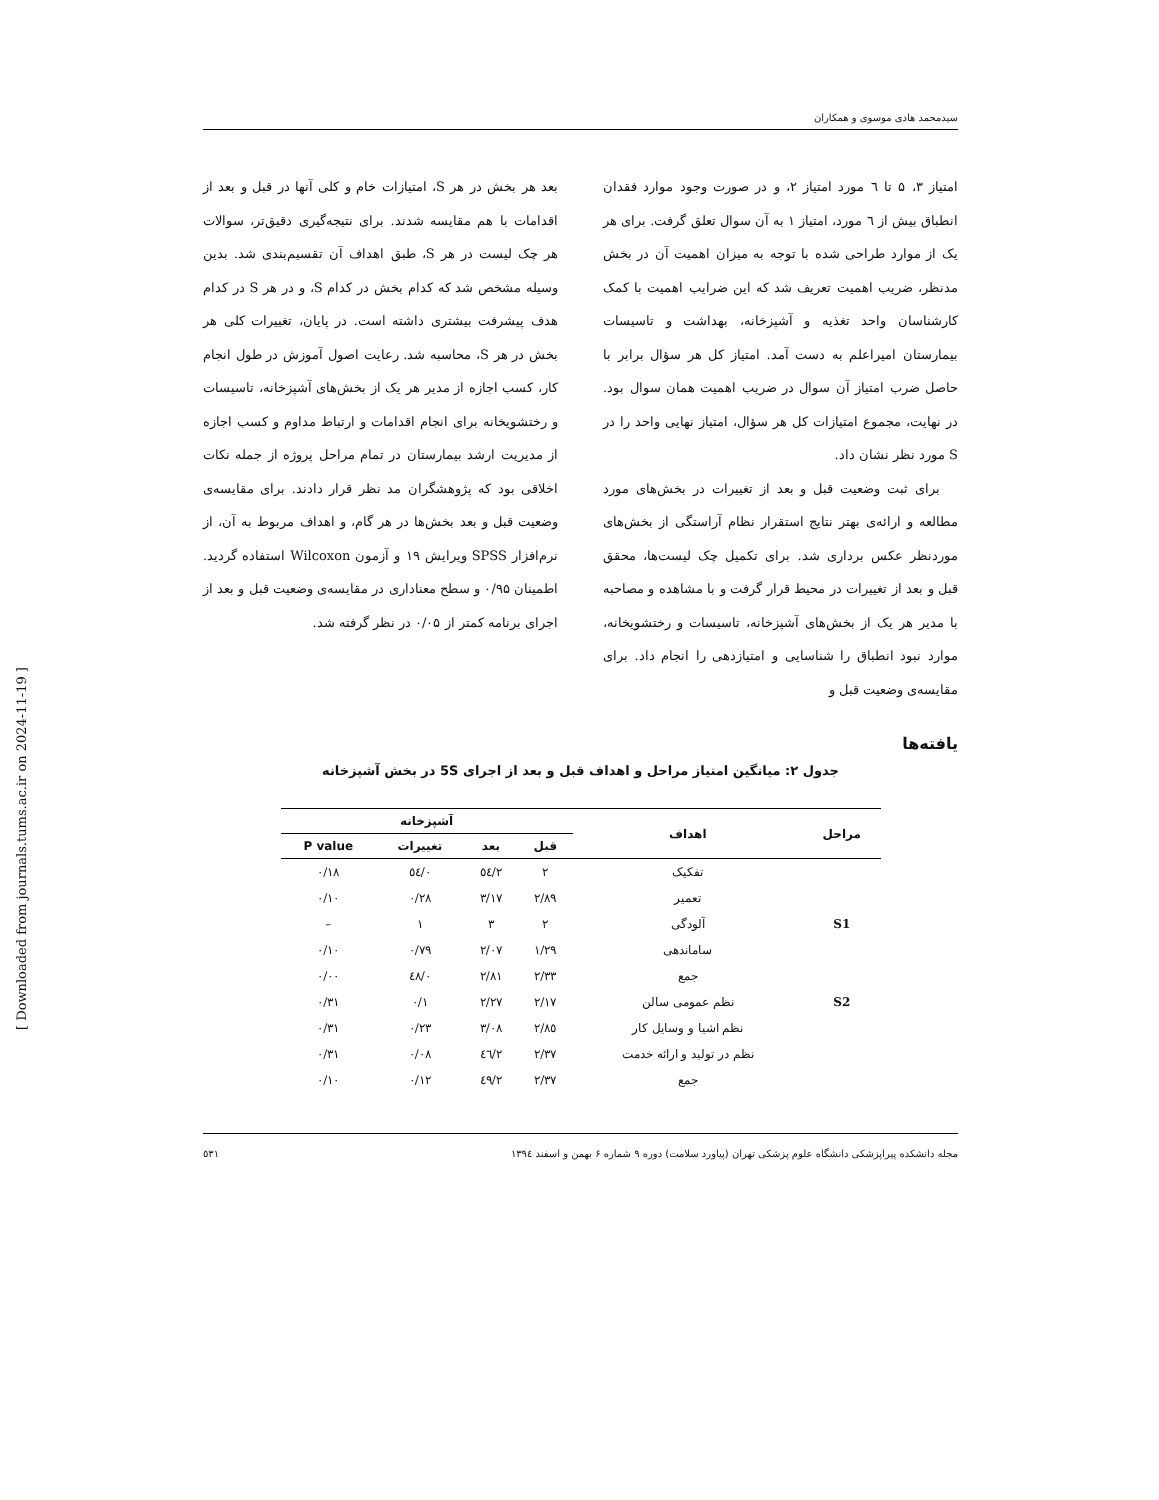سیدمحمد هادی موسوی و همکاران
امتیاز ۳، ۵ تا ٦ مورد امتیاز ۲، و در صورت وجود موارد فقدان انطباق بیش از ٦ مورد، امتیاز ۱ به آن سوال تعلق گرفت. برای هر یک از موارد طراحی شده با توجه به میزان اهمیت آن در بخش مدنظر، ضریب اهمیت تعریف شد که این ضرایب اهمیت با کمک کارشناسان واحد تغذیه و آشپزخانه، بهداشت و تاسیسات بیمارستان امیراعلم به دست آمد. امتیاز کل هر سؤال برابر با حاصل ضرب امتیاز آن سوال در ضریب اهمیت همان سوال بود. در نهایت، مجموع امتیازات کل هر سؤال، امتیاز نهایی واحد را در S مورد نظر نشان داد.
برای ثبت وضعیت قبل و بعد از تغییرات در بخش‌های مورد مطالعه و ارائه‌ی بهتر نتایج استقرار نظام آراستگی از بخش‌های موردنظر عکس برداری شد. برای تکمیل چک لیست‌ها، محقق قبل و بعد از تغییرات در محیط قرار گرفت و با مشاهده و مصاحبه با مدیر هر یک از بخش‌های آشپزخانه، تاسیسات و رختشویخانه، موارد نبود انطباق را شناسایی و امتیازدهی را انجام داد. برای مقایسه‌ی وضعیت قبل و
بعد هر بخش در هر S، امتیازات خام و کلی آنها در قبل و بعد از اقدامات با هم مقایسه شدند. برای نتیجه‌گیری دقیق‌تر، سوالات هر چک لیست در هر S، طبق اهداف آن تقسیم‌بندی شد. بدین وسیله مشخص شد که کدام بخش در کدام S، و در هر S در کدام هدف پیشرفت بیشتری داشته است. در پایان، تغییرات کلی هر بخش در هر S، محاسبه شد. رعایت اصول آموزش در طول انجام کار، کسب اجازه از مدیر هر یک از بخش‌های آشپزخانه، تاسیسات و رختشویخانه برای انجام اقدامات و ارتباط مداوم و کسب اجازه از مدیریت ارشد بیمارستان در تمام مراحل پروژه از جمله نکات اخلاقی بود که پژوهشگران مد نظر قرار دادند. برای مقایسه‌ی وضعیت قبل و بعد بخش‌ها در هر گام، و اهداف مربوط به آن، از نرم‌افزار SPSS ویرایش ۱۹ و آزمون Wilcoxon استفاده گردید. اطمینان ۰/۹۵ و سطح معناداری در مقایسه‌ی وضعیت قبل و بعد از اجرای برنامه کمتر از ۰/۰۵ در نظر گرفته شد.
یافته‌ها
جدول ۲: میانگین امتیاز مراحل و اهداف قبل و بعد از اجرای 5S در بخش آشپزخانه
| مراحل | اهداف | آشپزخانه | | | |
| --- | --- | --- | --- | --- | --- |
| | | قبل | بعد | تغییرات | P value |
| S1 | تفکیک | ۲ | ۲/٥٤ | ۰/٥٤ | ۰/۱۸ |
| | تعمیر | ۲/۸۹ | ۳/۱۷ | ۰/۲۸ | ۰/۱۰ |
| | آلودگی | ۲ | ۳ | ۱ | – |
| | ساماندهی | ۱/۲۹ | ۲/۰۷ | ۰/۷۹ | ۰/۱۰ |
| | جمع | ۲/۳۳ | ۲/۸۱ | ۰/٤۸ | ۰/۰۰ |
| S2 | نظم عمومی سالن | ۲/۱۷ | ۲/۲۷ | ۰/۱ | ۰/۳۱ |
| | نظم اشیا و وسایل کار | ۲/۸٥ | ۳/۰۸ | ۰/۲۳ | ۰/۳۱ |
| | نظم در تولید و ارائه خدمت | ۲/۳۷ | ۲/٤٦ | ۰/۰۸ | ۰/۳۱ |
| | جمع | ۲/۳۷ | ۲/٤۹ | ۰/۱۲ | ۰/۱۰ |
مجله دانشکده پیراپزشکی دانشگاه علوم پزشکی تهران (پیاورد سلامت) دوره ۹ شماره ۶ بهمن و اسفند ۱۳۹٤ ٥۳۱
[ Downloaded from journals.tums.ac.ir on 2024-11-19 ]